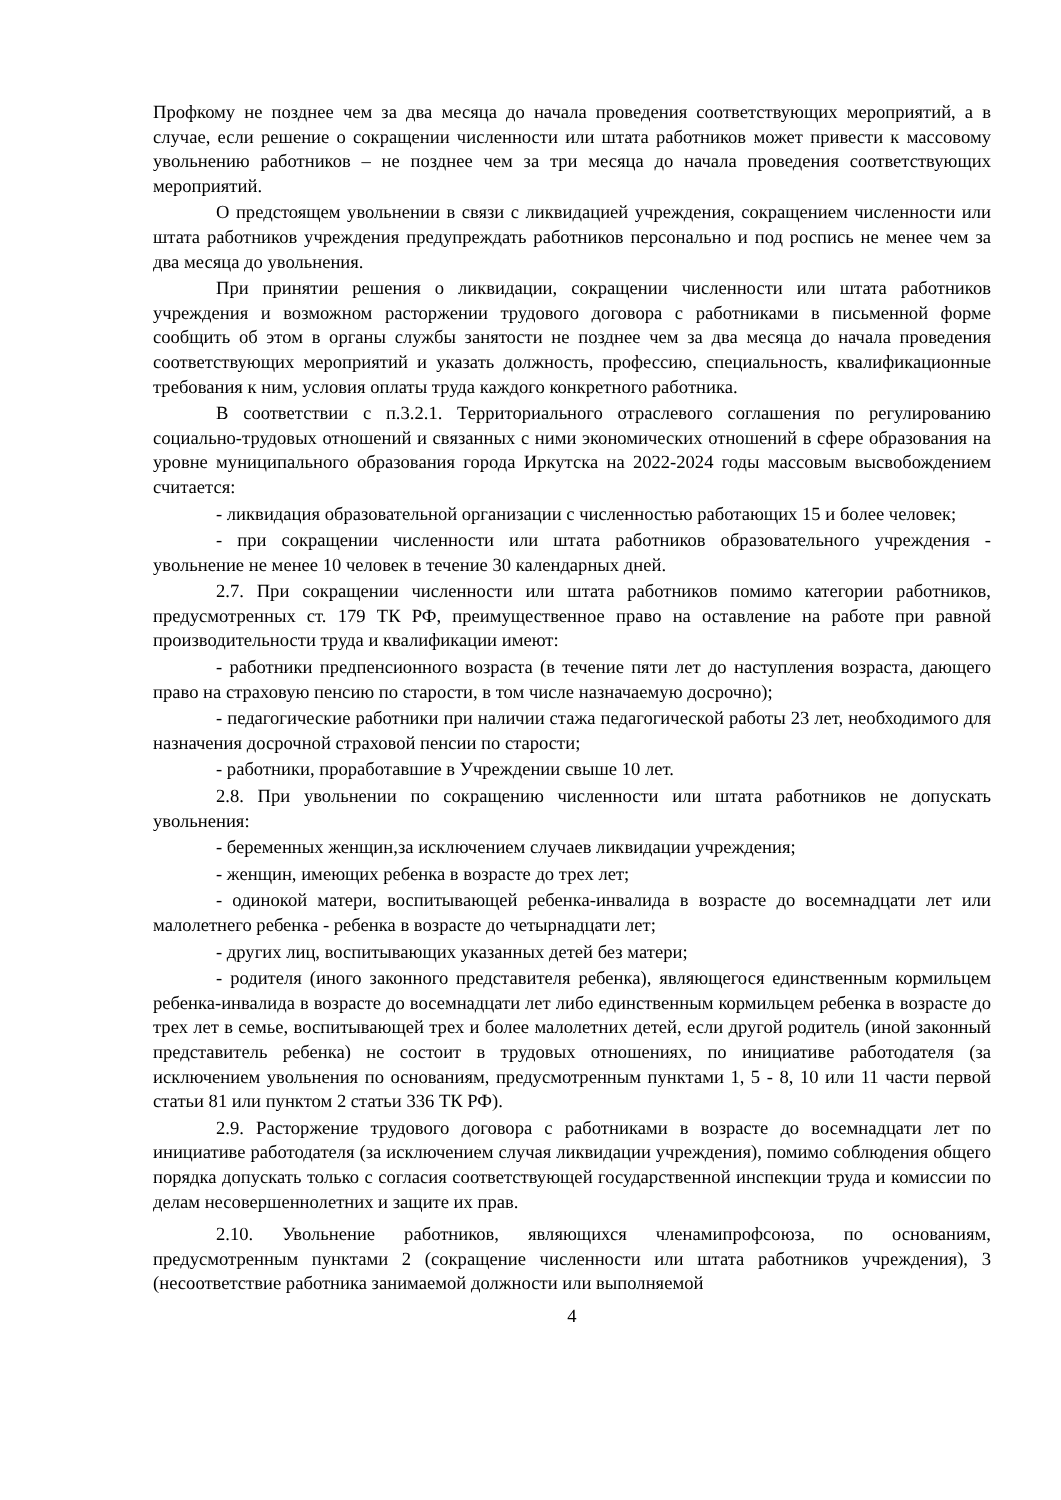Профкому не позднее чем за два месяца до начала проведения соответствующих мероприятий, а в случае, если решение о сокращении численности или штата работников может привести к массовому увольнению работников – не позднее чем за три месяца до начала проведения соответствующих мероприятий.
О предстоящем увольнении в связи с ликвидацией учреждения, сокращением численности или штата работников учреждения предупреждать работников персонально и под роспись не менее чем за два месяца до увольнения.
При принятии решения о ликвидации, сокращении численности или штата работников учреждения и возможном расторжении трудового договора с работниками в письменной форме сообщить об этом в органы службы занятости не позднее чем за два месяца до начала проведения соответствующих мероприятий и указать должность, профессию, специальность, квалификационные требования к ним, условия оплаты труда каждого конкретного работника.
В соответствии с п.3.2.1. Территориального отраслевого соглашения по регулированию социально-трудовых отношений и связанных с ними экономических отношений в сфере образования на уровне муниципального образования города Иркутска на 2022-2024 годы массовым высвобождением считается:
- ликвидация образовательной организации с численностью работающих 15 и более человек;
- при сокращении численности или штата работников образовательного учреждения - увольнение не менее 10 человек в течение 30 календарных дней.
2.7. При сокращении численности или штата работников помимо категории работников, предусмотренных ст. 179 ТК РФ, преимущественное право на оставление на работе при равной производительности труда и квалификации имеют:
- работники предпенсионного возраста (в течение пяти лет до наступления возраста, дающего право на страховую пенсию по старости, в том числе назначаемую досрочно);
- педагогические работники при наличии стажа педагогической работы 23 лет, необходимого для назначения досрочной страховой пенсии по старости;
- работники, проработавшие в Учреждении свыше 10 лет.
2.8. При увольнении по сокращению численности или штата работников не допускать увольнения:
- беременных женщин,за исключением случаев ликвидации учреждения;
- женщин, имеющих ребенка в возрасте до трех лет;
- одинокой матери, воспитывающей ребенка-инвалида в возрасте до восемнадцати лет или малолетнего ребенка - ребенка в возрасте до четырнадцати лет;
- других лиц, воспитывающих указанных детей без матери;
- родителя (иного законного представителя ребенка), являющегося единственным кормильцем ребенка-инвалида в возрасте до восемнадцати лет либо единственным кормильцем ребенка в возрасте до трех лет в семье, воспитывающей трех и более малолетних детей, если другой родитель (иной законный представитель ребенка) не состоит в трудовых отношениях, по инициативе работодателя (за исключением увольнения по основаниям, предусмотренным пунктами 1, 5 - 8, 10 или 11 части первой статьи 81 или пунктом 2 статьи 336 ТК РФ).
2.9. Расторжение трудового договора с работниками в возрасте до восемнадцати лет по инициативе работодателя (за исключением случая ликвидации учреждения), помимо соблюдения общего порядка допускать только с согласия соответствующей государственной инспекции труда и комиссии по делам несовершеннолетних и защите их прав.
2.10. Увольнение работников, являющихся членамипрофсоюза, по основаниям, предусмотренным пунктами 2 (сокращение численности или штата работников учреждения), 3 (несоответствие работника занимаемой должности или выполняемой
4